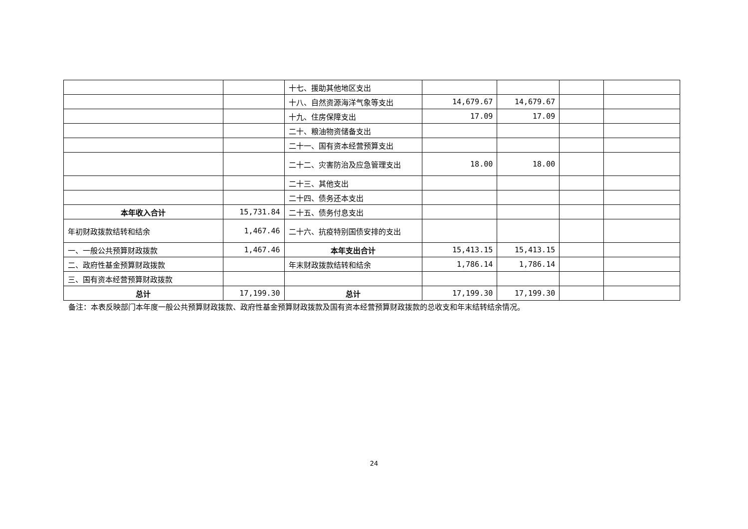| | | 十七、援助其他地区支出 | | | | |
| | | 十八、自然资源海洋气象等支出 | 14,679.67 | 14,679.67 | | |
| | | 十九、住房保障支出 | 17.09 | 17.09 | | |
| | | 二十、粮油物资储备支出 | | | | |
| | | 二十一、国有资本经营预算支出 | | | | |
| | | 二十二、灾害防治及应急管理支出 | 18.00 | 18.00 | | |
| | | 二十三、其他支出 | | | | |
| | | 二十四、债务还本支出 | | | | |
| 本年收入合计 | 15,731.84 | 二十五、债务付息支出 | | | | |
| 年初财政拨款结转和结余 | 1,467.46 | 二十六、抗疫特别国债安排的支出 | | | | |
| 一、一般公共预算财政拨款 | 1,467.46 | 本年支出合计 | 15,413.15 | 15,413.15 | | |
| 二、政府性基金预算财政拨款 | | 年末财政拨款结转和结余 | 1,786.14 | 1,786.14 | | |
| 三、国有资本经营预算财政拨款 | | | | | | |
| 总计 | 17,199.30 | 总计 | 17,199.30 | 17,199.30 | | |
备注：本表反映部门本年度一般公共预算财政拨款、政府性基金预算财政拨款及国有资本经营预算财政拨款的总收支和年末结转结余情况。
24